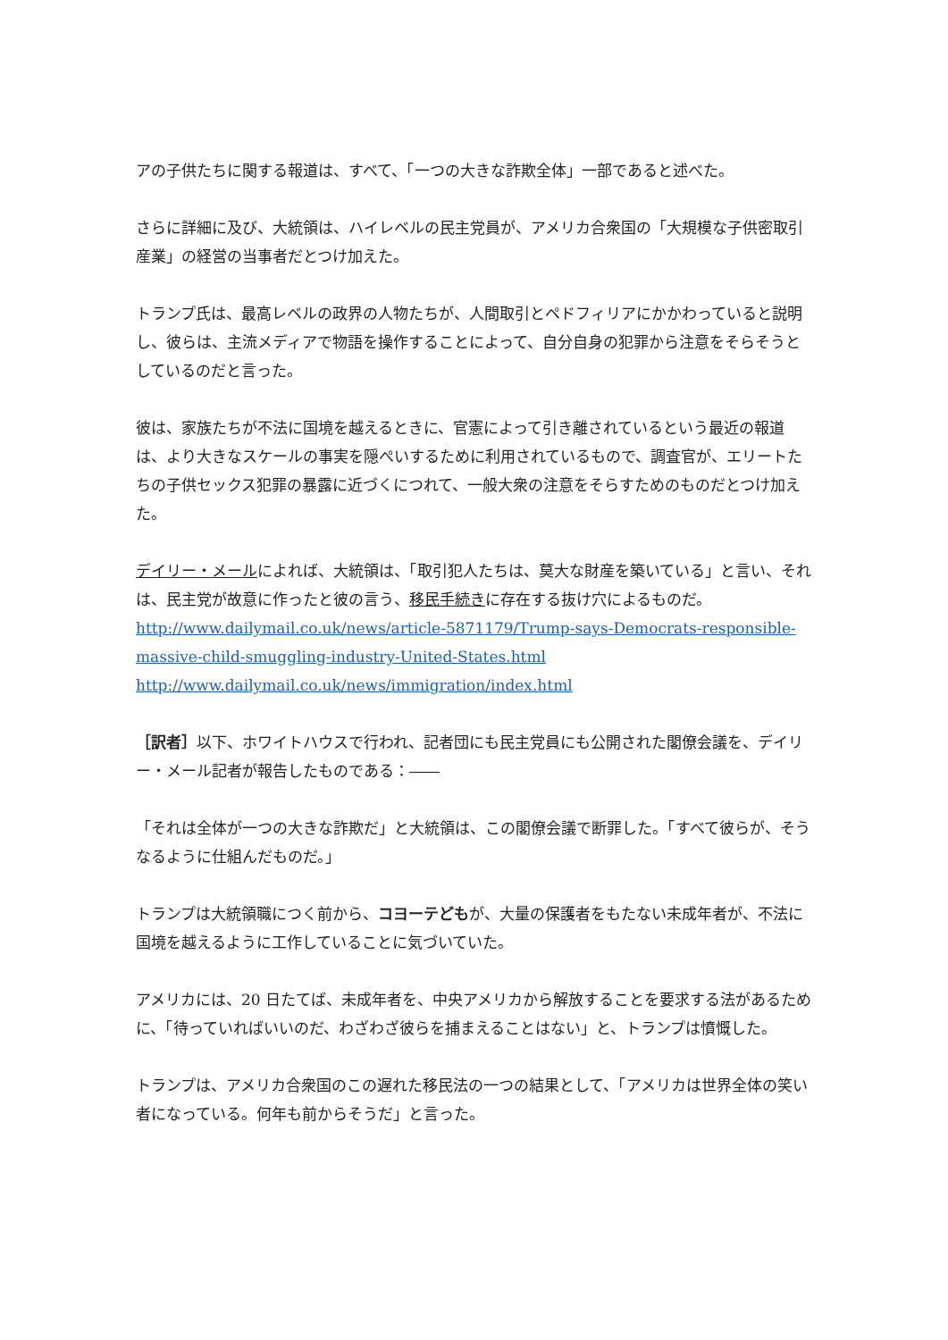アの子供たちに関する報道は、すべて、「一つの大きな詐欺全体」一部であると述べた。
さらに詳細に及び、大統領は、ハイレベルの民主党員が、アメリカ合衆国の「大規模な子供密取引産業」の経営の当事者だとつけ加えた。
トランプ氏は、最高レベルの政界の人物たちが、人間取引とペドフィリアにかかわっていると説明し、彼らは、主流メディアで物語を操作することによって、自分自身の犯罪から注意をそらそうとしているのだと言った。
彼は、家族たちが不法に国境を越えるときに、官憲によって引き離されているという最近の報道は、より大きなスケールの事実を隠ぺいするために利用されているもので、調査官が、エリートたちの子供セックス犯罪の暴露に近づくにつれて、一般大衆の注意をそらすためのものだとつけ加えた。
デイリー・メールによれば、大統領は、「取引犯人たちは、莫大な財産を築いている」と言い、それは、民主党が故意に作ったと彼の言う、移民手続きに存在する抜け穴によるものだ。
http://www.dailymail.co.uk/news/article-5871179/Trump-says-Democrats-responsible-massive-child-smuggling-industry-United-States.html
http://www.dailymail.co.uk/news/immigration/index.html
［訳者］以下、ホワイトハウスで行われ、記者団にも民主党員にも公開された閣僚会議を、デイリー・メール記者が報告したものである：――
「それは全体が一つの大きな詐欺だ」と大統領は、この閣僚会議で断罪した。「すべて彼らが、そうなるように仕組んだものだ。」
トランプは大統領職につく前から、コヨーテどもが、大量の保護者をもたない未成年者が、不法に国境を越えるように工作していることに気づいていた。
アメリカには、20 日たてば、未成年者を、中央アメリカから解放することを要求する法があるために、「待っていればいいのだ、わざわざ彼らを捕まえることはない」と、トランプは憤慨した。
トランプは、アメリカ合衆国のこの遅れた移民法の一つの結果として、「アメリカは世界全体の笑い者になっている。何年も前からそうだ」と言った。